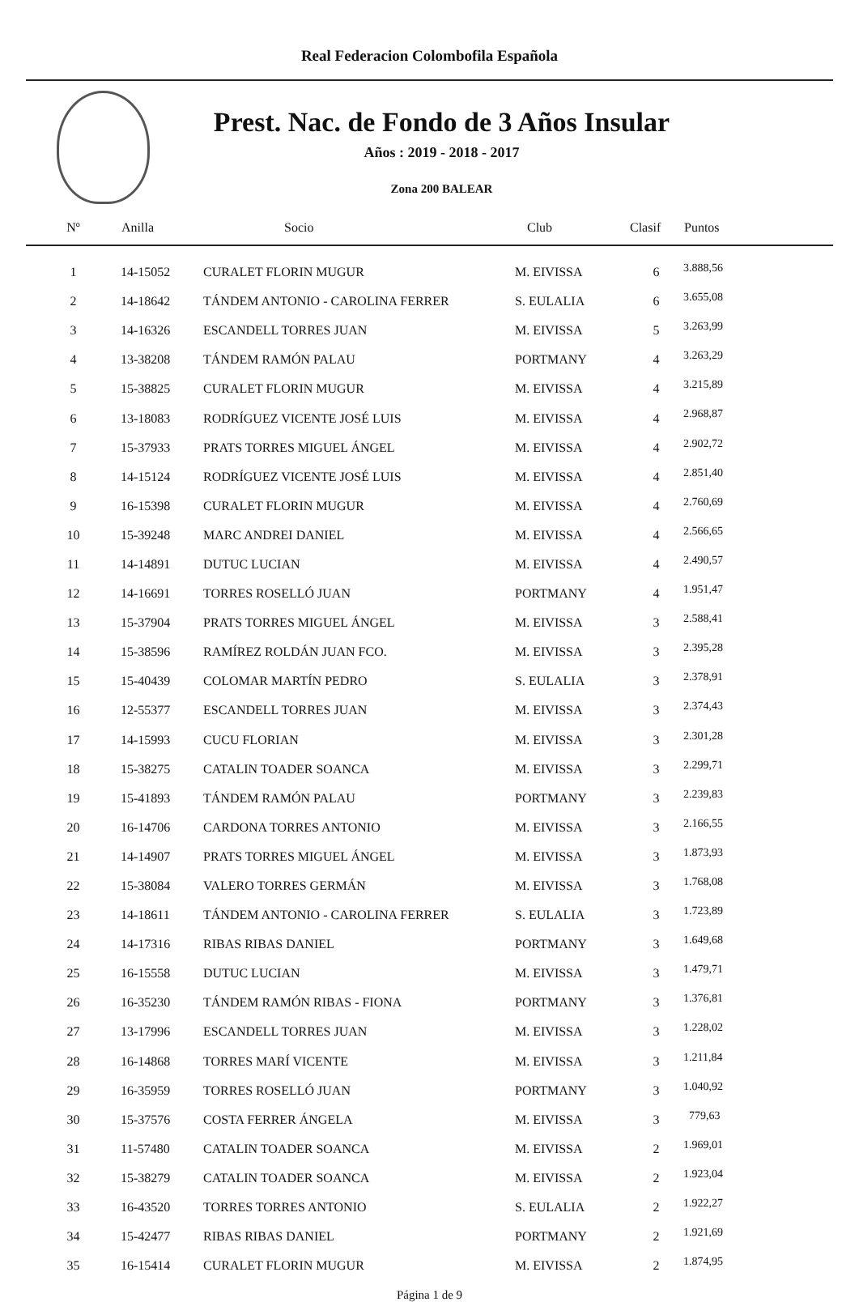Real Federacion Colombofila Española
Prest. Nac. de Fondo de 3 Años Insular
Años : 2019 - 2018 - 2017
Zona 200 BALEAR
| Nº | Anilla | Socio | Club | Clasif | Puntos |
| --- | --- | --- | --- | --- | --- |
| 1 | 14-15052 | CURALET FLORIN MUGUR | M. EIVISSA | 6 | 3.888,56 |
| 2 | 14-18642 | TÁNDEM ANTONIO - CAROLINA FERRER | S. EULALIA | 6 | 3.655,08 |
| 3 | 14-16326 | ESCANDELL TORRES JUAN | M. EIVISSA | 5 | 3.263,99 |
| 4 | 13-38208 | TÁNDEM RAMÓN PALAU | PORTMANY | 4 | 3.263,29 |
| 5 | 15-38825 | CURALET FLORIN MUGUR | M. EIVISSA | 4 | 3.215,89 |
| 6 | 13-18083 | RODRÍGUEZ VICENTE JOSÉ LUIS | M. EIVISSA | 4 | 2.968,87 |
| 7 | 15-37933 | PRATS TORRES MIGUEL ÁNGEL | M. EIVISSA | 4 | 2.902,72 |
| 8 | 14-15124 | RODRÍGUEZ VICENTE JOSÉ LUIS | M. EIVISSA | 4 | 2.851,40 |
| 9 | 16-15398 | CURALET FLORIN MUGUR | M. EIVISSA | 4 | 2.760,69 |
| 10 | 15-39248 | MARC ANDREI DANIEL | M. EIVISSA | 4 | 2.566,65 |
| 11 | 14-14891 | DUTUC LUCIAN | M. EIVISSA | 4 | 2.490,57 |
| 12 | 14-16691 | TORRES ROSELLÓ JUAN | PORTMANY | 4 | 1.951,47 |
| 13 | 15-37904 | PRATS TORRES MIGUEL ÁNGEL | M. EIVISSA | 3 | 2.588,41 |
| 14 | 15-38596 | RAMÍREZ ROLDÁN JUAN FCO. | M. EIVISSA | 3 | 2.395,28 |
| 15 | 15-40439 | COLOMAR MARTÍN PEDRO | S. EULALIA | 3 | 2.378,91 |
| 16 | 12-55377 | ESCANDELL TORRES JUAN | M. EIVISSA | 3 | 2.374,43 |
| 17 | 14-15993 | CUCU FLORIAN | M. EIVISSA | 3 | 2.301,28 |
| 18 | 15-38275 | CATALIN TOADER SOANCA | M. EIVISSA | 3 | 2.299,71 |
| 19 | 15-41893 | TÁNDEM RAMÓN PALAU | PORTMANY | 3 | 2.239,83 |
| 20 | 16-14706 | CARDONA TORRES ANTONIO | M. EIVISSA | 3 | 2.166,55 |
| 21 | 14-14907 | PRATS TORRES MIGUEL ÁNGEL | M. EIVISSA | 3 | 1.873,93 |
| 22 | 15-38084 | VALERO TORRES GERMÁN | M. EIVISSA | 3 | 1.768,08 |
| 23 | 14-18611 | TÁNDEM ANTONIO - CAROLINA FERRER | S. EULALIA | 3 | 1.723,89 |
| 24 | 14-17316 | RIBAS RIBAS DANIEL | PORTMANY | 3 | 1.649,68 |
| 25 | 16-15558 | DUTUC LUCIAN | M. EIVISSA | 3 | 1.479,71 |
| 26 | 16-35230 | TÁNDEM RAMÓN RIBAS - FIONA | PORTMANY | 3 | 1.376,81 |
| 27 | 13-17996 | ESCANDELL TORRES JUAN | M. EIVISSA | 3 | 1.228,02 |
| 28 | 16-14868 | TORRES MARÍ VICENTE | M. EIVISSA | 3 | 1.211,84 |
| 29 | 16-35959 | TORRES ROSELLÓ JUAN | PORTMANY | 3 | 1.040,92 |
| 30 | 15-37576 | COSTA FERRER ÁNGELA | M. EIVISSA | 3 | 779,63 |
| 31 | 11-57480 | CATALIN TOADER SOANCA | M. EIVISSA | 2 | 1.969,01 |
| 32 | 15-38279 | CATALIN TOADER SOANCA | M. EIVISSA | 2 | 1.923,04 |
| 33 | 16-43520 | TORRES TORRES ANTONIO | S. EULALIA | 2 | 1.922,27 |
| 34 | 15-42477 | RIBAS RIBAS DANIEL | PORTMANY | 2 | 1.921,69 |
| 35 | 16-15414 | CURALET FLORIN MUGUR | M. EIVISSA | 2 | 1.874,95 |
Página 1 de 9